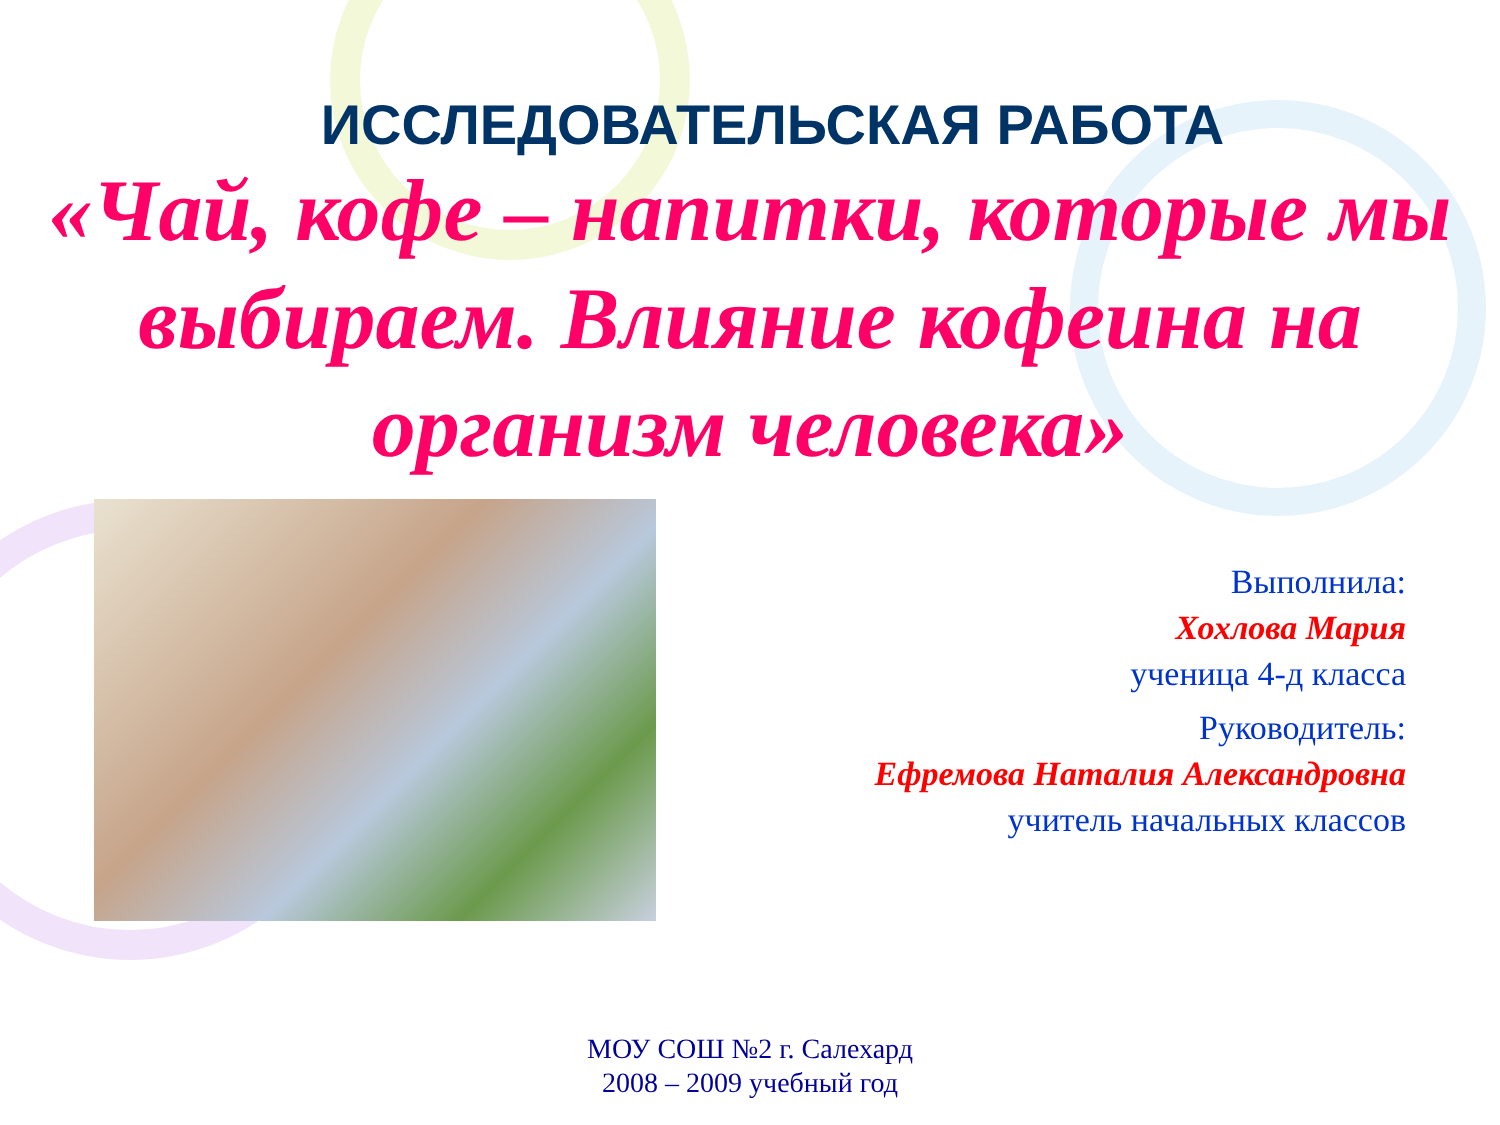ИССЛЕДОВАТЕЛЬСКАЯ РАБОТА
«Чай, кофе – напитки, которые мы выбираем. Влияние кофеина на организм человека»
Выполнила:
Хохлова Мария
ученица 4-д класса
Руководитель:
Ефремова Наталия Александровна
учитель начальных классов
МОУ СОШ №2 г. Салехард
2008 – 2009 учебный год